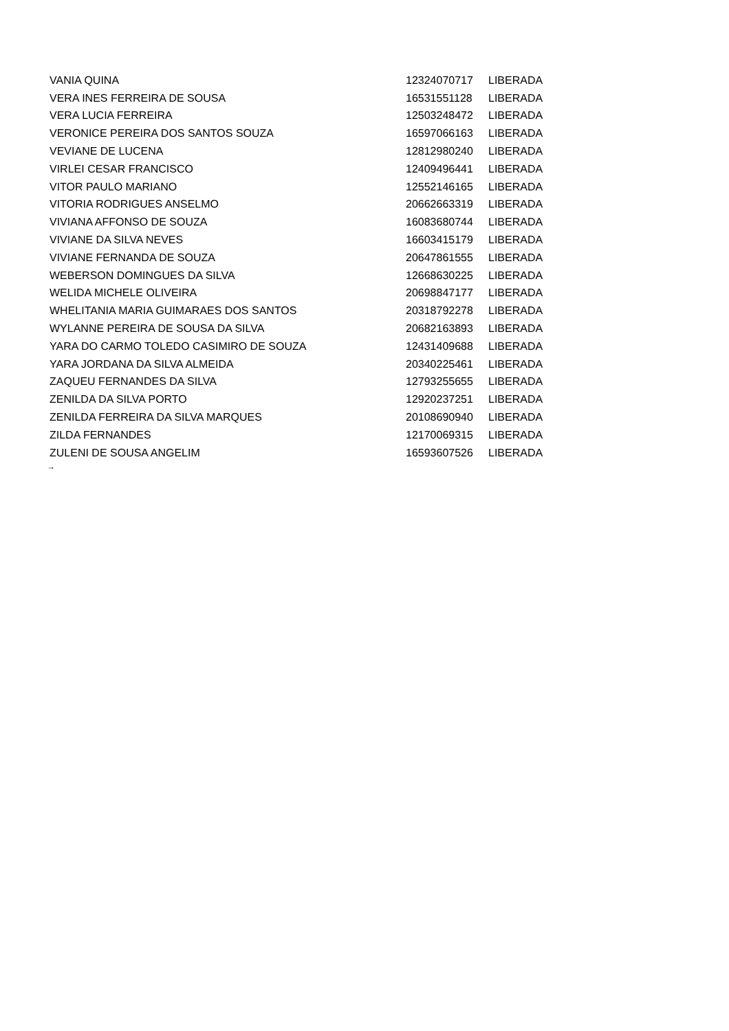| VANIA QUINA | 12324070717 | LIBERADA |
| VERA INES FERREIRA DE SOUSA | 16531551128 | LIBERADA |
| VERA LUCIA FERREIRA | 12503248472 | LIBERADA |
| VERONICE PEREIRA DOS SANTOS SOUZA | 16597066163 | LIBERADA |
| VEVIANE DE LUCENA | 12812980240 | LIBERADA |
| VIRLEI CESAR FRANCISCO | 12409496441 | LIBERADA |
| VITOR PAULO MARIANO | 12552146165 | LIBERADA |
| VITORIA RODRIGUES ANSELMO | 20662663319 | LIBERADA |
| VIVIANA AFFONSO DE SOUZA | 16083680744 | LIBERADA |
| VIVIANE DA SILVA NEVES | 16603415179 | LIBERADA |
| VIVIANE FERNANDA DE SOUZA | 20647861555 | LIBERADA |
| WEBERSON DOMINGUES DA SILVA | 12668630225 | LIBERADA |
| WELIDA MICHELE OLIVEIRA | 20698847177 | LIBERADA |
| WHELITANIA MARIA GUIMARAES DOS SANTOS | 20318792278 | LIBERADA |
| WYLANNE PEREIRA DE SOUSA DA SILVA | 20682163893 | LIBERADA |
| YARA DO CARMO TOLEDO CASIMIRO DE SOUZA | 12431409688 | LIBERADA |
| YARA JORDANA DA SILVA ALMEIDA | 20340225461 | LIBERADA |
| ZAQUEU FERNANDES DA SILVA | 12793255655 | LIBERADA |
| ZENILDA DA SILVA PORTO | 12920237251 | LIBERADA |
| ZENILDA FERREIRA DA SILVA MARQUES | 20108690940 | LIBERADA |
| ZILDA FERNANDES | 12170069315 | LIBERADA |
| ZULENI DE SOUSA ANGELIM | 16593607526 | LIBERADA |
→